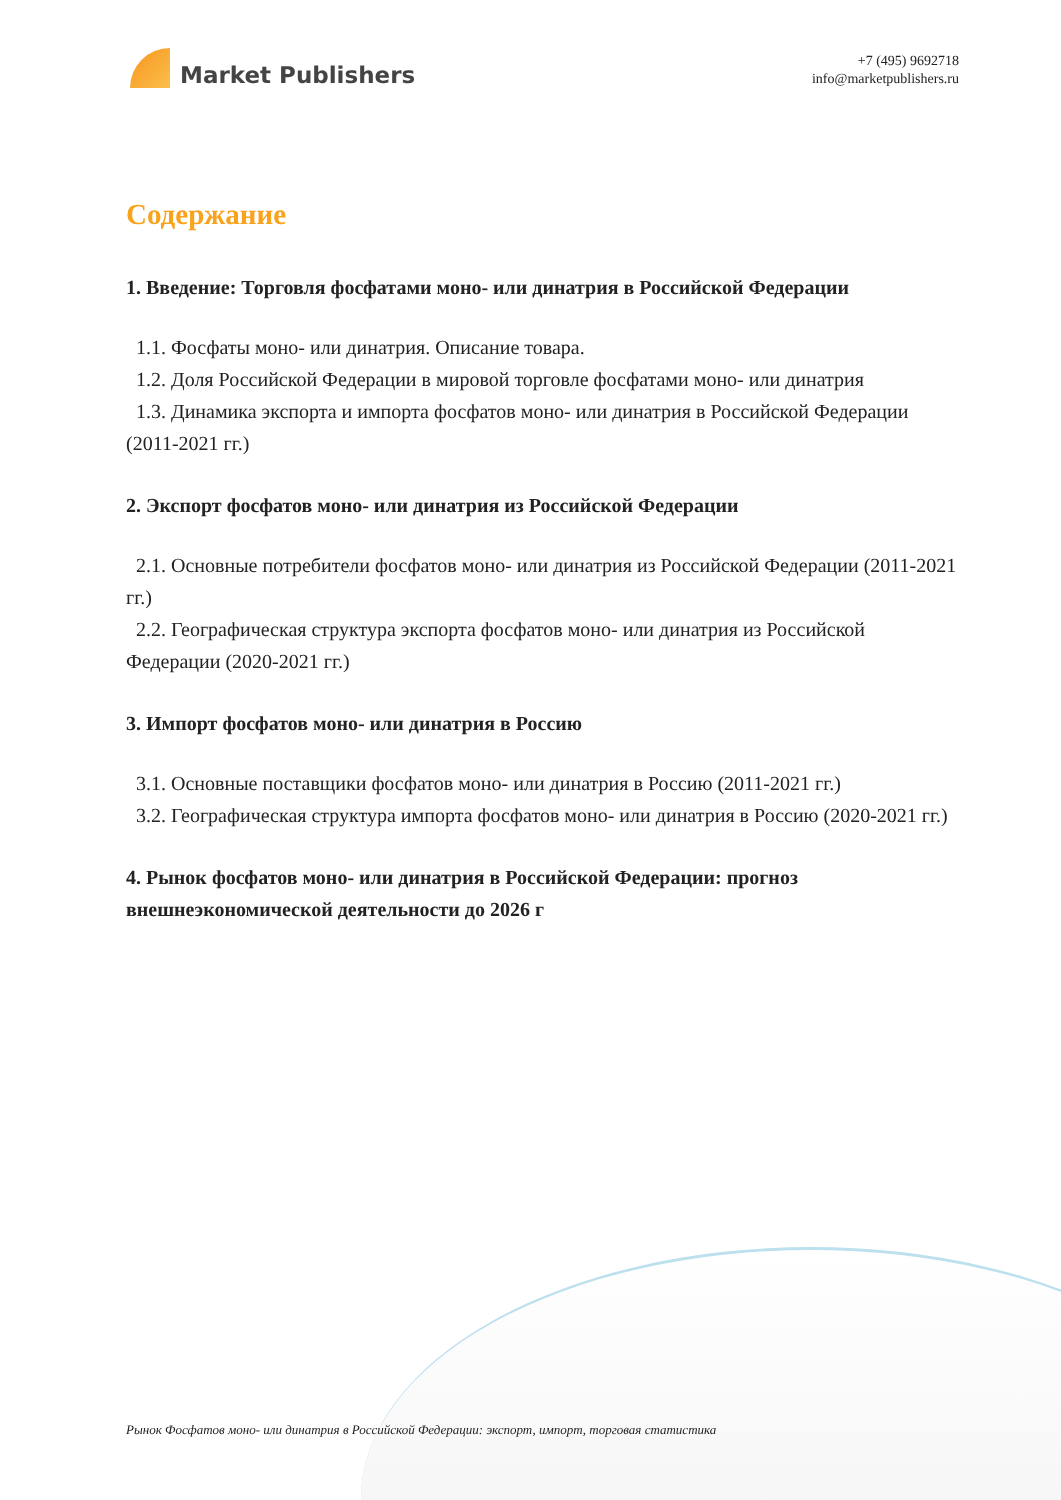Market Publishers
+7 (495) 9692718
info@marketpublishers.ru
Содержание
1. Введение: Торговля фосфатами моно- или динатрия в Российской Федерации
1.1. Фосфаты моно- или динатрия. Описание товара.
1.2. Доля Российской Федерации в мировой торговле фосфатами моно- или динатрия
1.3. Динамика экспорта и импорта фосфатов моно- или динатрия в Российской Федерации (2011-2021 гг.)
2. Экспорт фосфатов моно- или динатрия из Российской Федерации
2.1. Основные потребители фосфатов моно- или динатрия из Российской Федерации (2011-2021 гг.)
2.2. Географическая структура экспорта фосфатов моно- или динатрия из Российской Федерации (2020-2021 гг.)
3. Импорт фосфатов моно- или динатрия в Россию
3.1. Основные поставщики фосфатов моно- или динатрия в Россию (2011-2021 гг.)
3.2. Географическая структура импорта фосфатов моно- или динатрия в Россию (2020-2021 гг.)
4. Рынок фосфатов моно- или динатрия в Российской Федерации: прогноз внешнеэкономической деятельности до 2026 г
Рынок Фосфатов моно- или динатрия в Российской Федерации: экспорт, импорт, торговая статистика